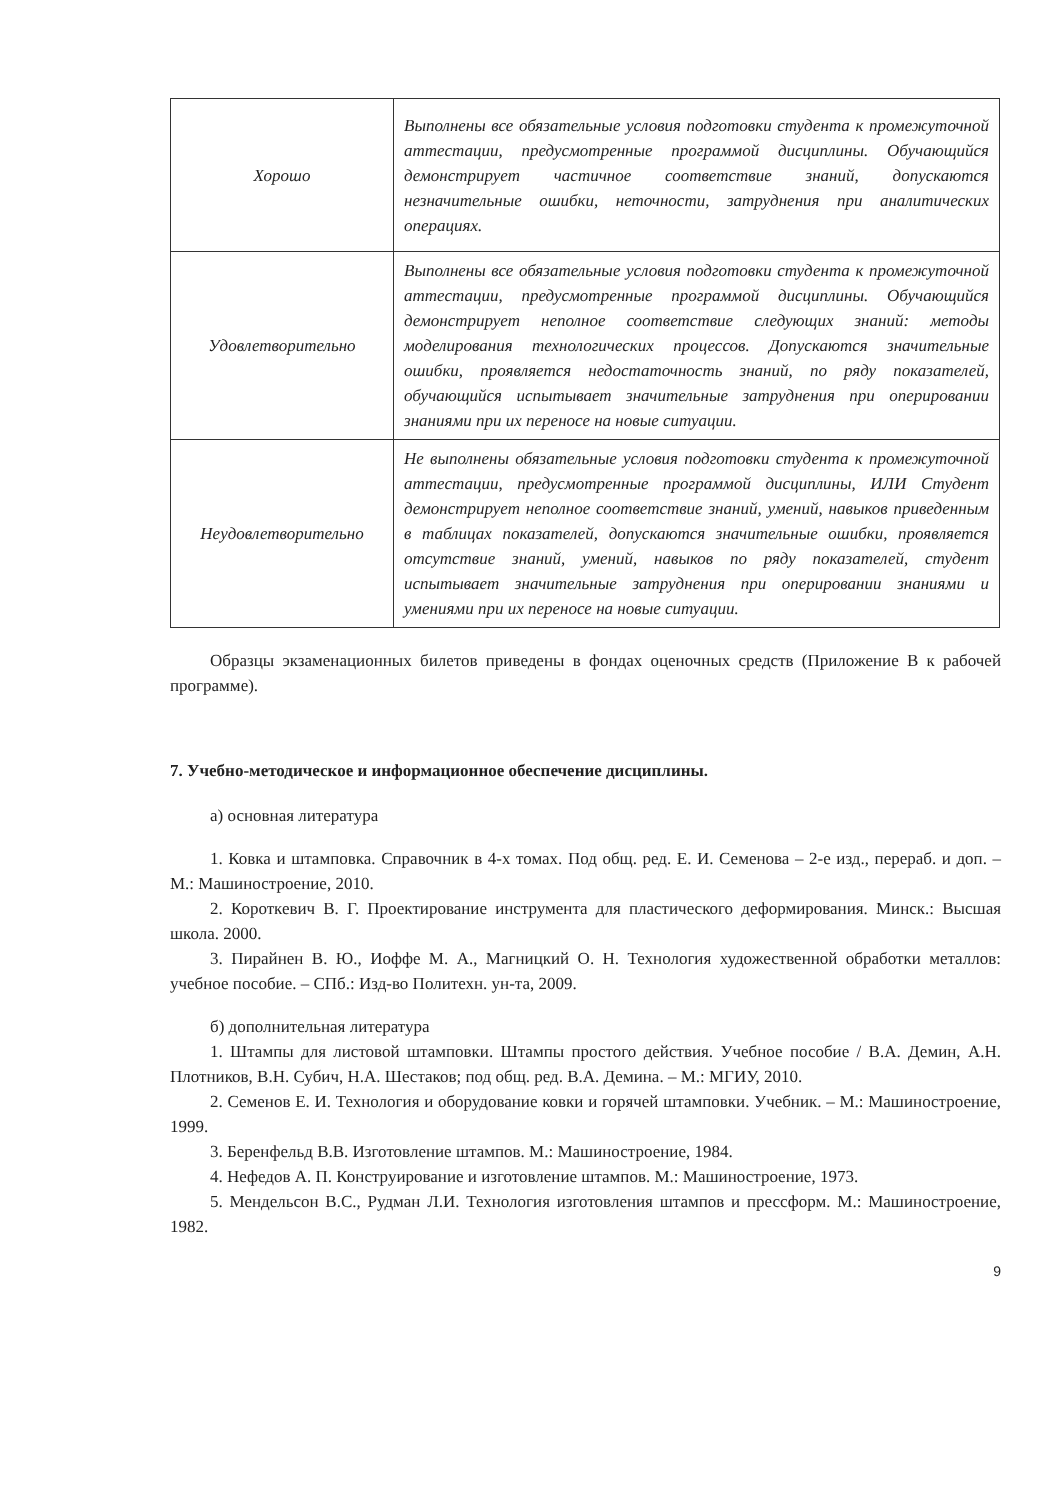| Хорошо | Выполнены все обязательные условия подготовки студента к промежуточной аттестации, предусмотренные программой дисциплины. Обучающийся демонстрирует частичное соответствие знаний, допускаются незначительные ошибки, неточности, затруднения при аналитических операциях. |
| Удовлетворительно | Выполнены все обязательные условия подготовки студента к промежуточной аттестации, предусмотренные программой дисциплины. Обучающийся демонстрирует неполное соответствие следующих знаний: методы моделирования технологических процессов. Допускаются значительные ошибки, проявляется недостаточность знаний, по ряду показателей, обучающийся испытывает значительные затруднения при оперировании знаниями при их переносе на новые ситуации. |
| Неудовлетворительно | Не выполнены обязательные условия подготовки студента к промежуточной аттестации, предусмотренные программой дисциплины, ИЛИ Студент демонстрирует неполное соответствие знаний, умений, навыков приведенным в таблицах показателей, допускаются значительные ошибки, проявляется отсутствие знаний, умений, навыков по ряду показателей, студент испытывает значительные затруднения при оперировании знаниями и умениями при их переносе на новые ситуации. |
Образцы экзаменационных билетов приведены в фондах оценочных средств (Приложение В к рабочей программе).
7. Учебно-методическое и информационное обеспечение дисциплины.
а) основная литература
1. Ковка и штамповка. Справочник в 4-х томах. Под общ. ред. Е. И. Семенова – 2-е изд., перераб. и доп. – М.: Машиностроение, 2010.
2. Короткевич В. Г. Проектирование инструмента для пластического деформирования. Минск.: Высшая школа. 2000.
3. Пирайнен В. Ю., Иоффе М. А., Магницкий О. Н. Технология художественной обработки металлов: учебное пособие. – СПб.: Изд-во Политехн. ун-та, 2009.
б) дополнительная литература
1. Штампы для листовой штамповки. Штампы простого действия. Учебное пособие / В.А. Демин, А.Н. Плотников, В.Н. Субич, Н.А. Шестаков; под общ. ред. В.А. Демина. – М.: МГИУ, 2010.
2. Семенов Е. И. Технология и оборудование ковки и горячей штамповки. Учебник. – М.: Машиностроение, 1999.
3. Беренфельд В.В. Изготовление штампов. М.: Машиностроение, 1984.
4. Нефедов А. П. Конструирование и изготовление штампов. М.: Машиностроение, 1973.
5. Мендельсон В.С., Рудман Л.И. Технология изготовления штампов и прессформ. М.: Машиностроение, 1982.
9